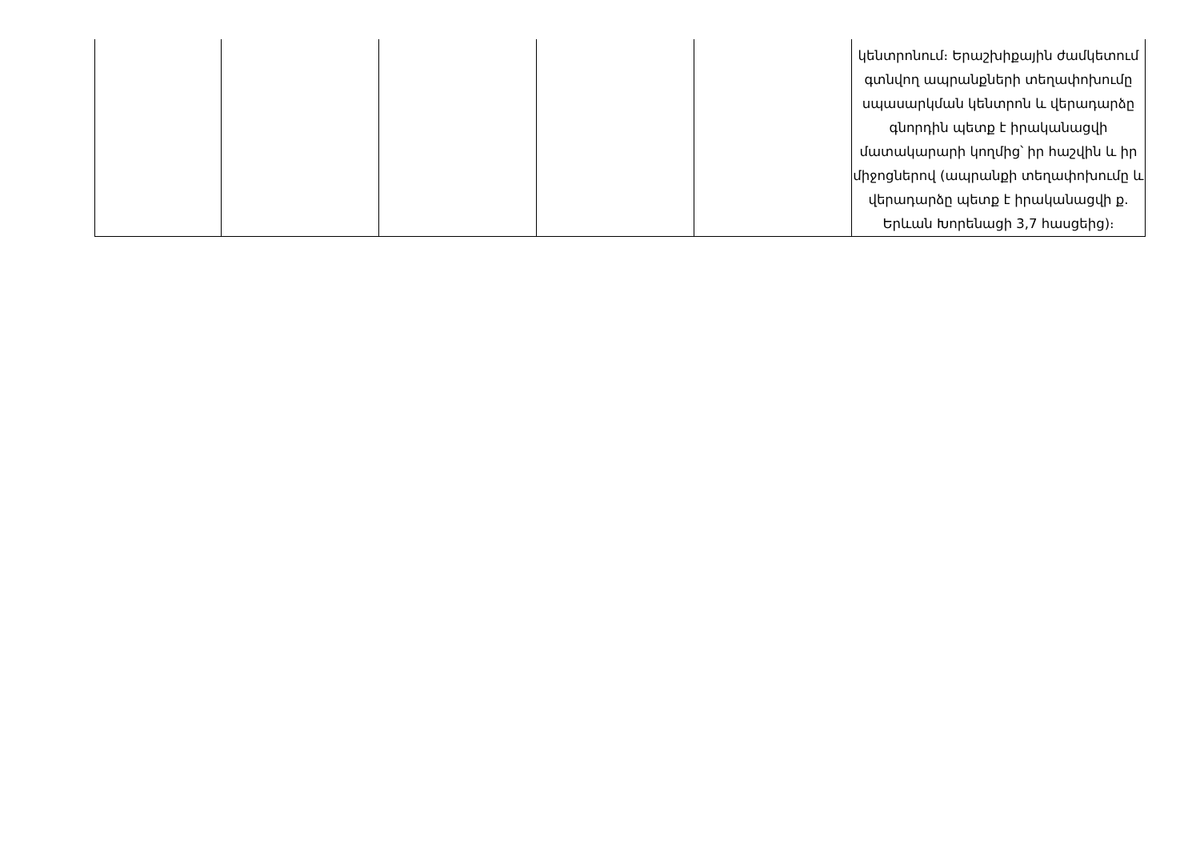| | | | | | կենտրոնում։ Երաշխիքային ժամկետում գտնվող ապրանքների տեղափոխումը սպասարկման կենտրոն և վերադարձը գնորդին պետք է իրականացվի մատակարարի կողմից՝ իր հաշվին և իր միջոցներով (ապրանքի տեղափոխումը և վերադարձը պետք է իրականացվի ք. Երևան Խորենացի 3,7 հասցեից)։ |